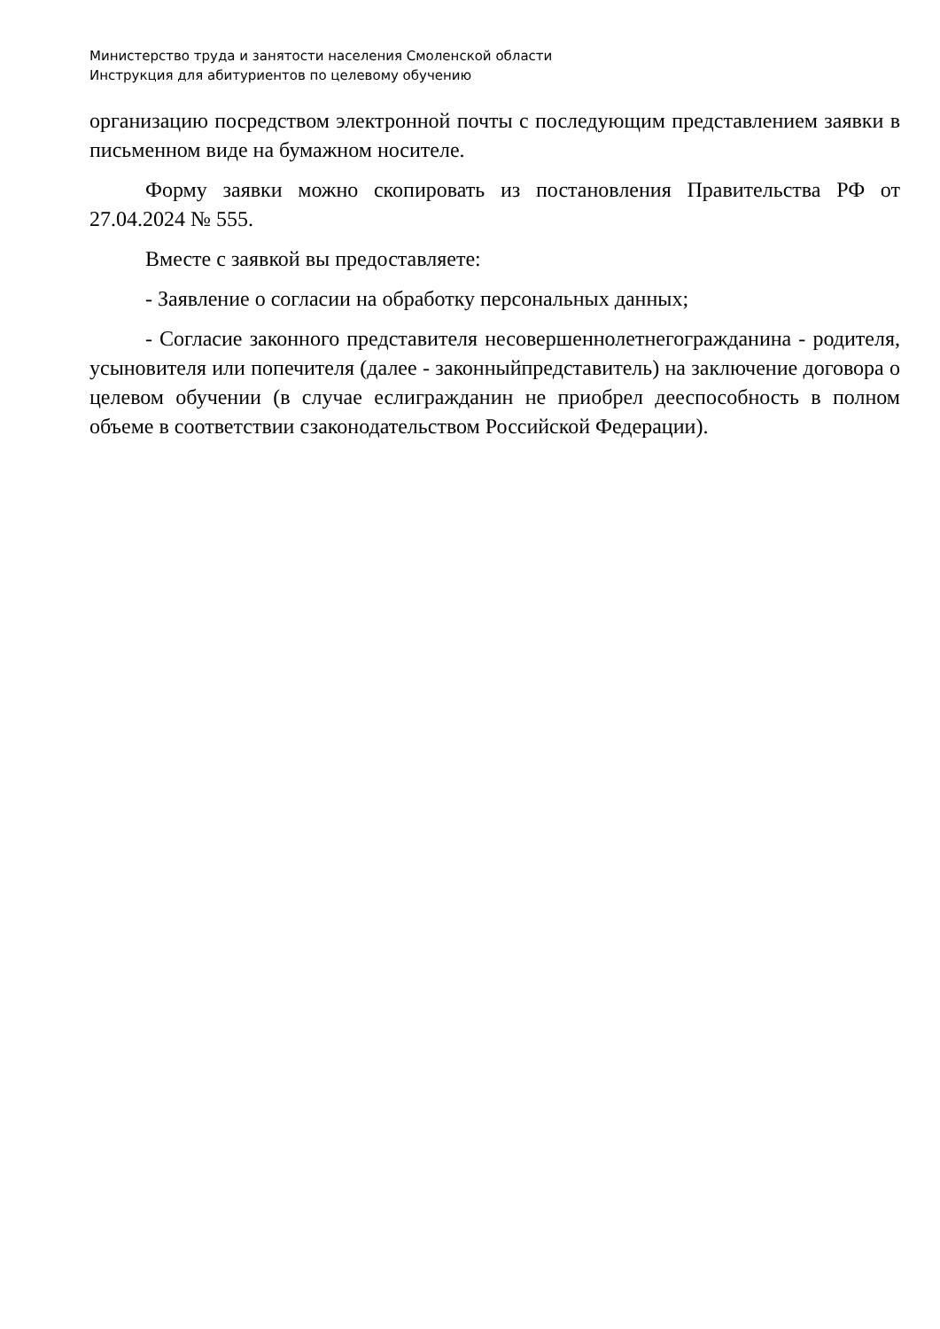Министерство труда и занятости населения Смоленской области
Инструкция для абитуриентов по целевому обучению
организацию посредством электронной почты с последующим представлением заявки в письменном виде на бумажном носителе.
Форму заявки можно скопировать из постановления Правительства РФ от 27.04.2024 № 555.
Вместе с заявкой вы предоставляете:
- Заявление о согласии на обработку персональных данных;
- Согласие законного представителя несовершеннолетнегогражданина - родителя, усыновителя или попечителя (далее - законныйпредставитель) на заключение договора о целевом обучении (в случае еслигражданин не приобрел дееспособность в полном объеме в соответствии сзаконодательством Российской Федерации).